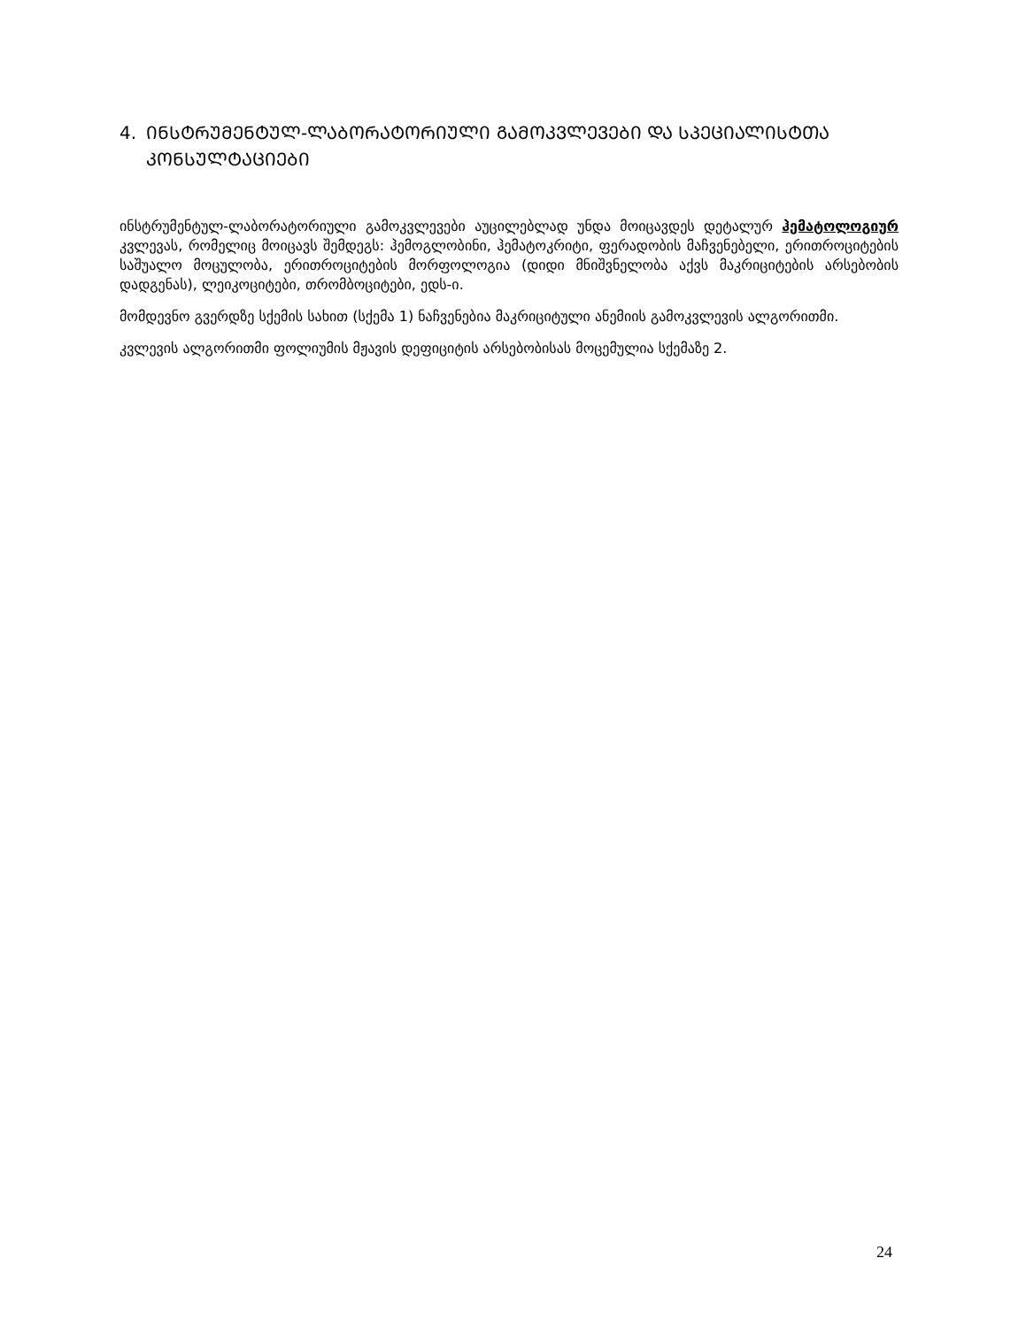4. ᲘᲜᲡᲢᲠᲣᲛᲔᲜᲢᲣᲚ-ᲚᲐᲑᲝᲠᲐᲢᲝᲠᲘᲣᲚᲘ ᲒᲐᲛᲝᲙᲕᲚᲔᲕᲔᲑᲘ ᲓᲐ ᲡᲞᲔᲪᲘᲐᲚᲘᲡᲢᲗᲐ ᲙᲝᲜᲡᲣᲚᲢᲐᲪᲘᲔᲑᲘ
ინსტრუმენტულ-ლაბორატორიული გამოკვლევები აუცილებლად უნდა მოიცავდეს დეტალურ ჰემატოლოგიურ კვლევას, რომელიც მოიცავს შემდეგს: ჰემოგლობინი, ჰემატოკრიტი, ფერადობის მაჩვენებელი, ერითროციტების საშუალო მოცულობა, ერითროციტების მორფოლოგია (დიდი მნიშვნელობა აქვს მაკრიციტების არსებობის დადგენას), ლეიკოციტები, თრომბოციტები, ედს-ი.
მომდევნო გვერდზე სქემის სახით (სქემა 1) ნაჩვენებია მაკრიციტული ანემიის გამოკვლევის ალგორითმი.
კვლევის ალგორითმი ფოლიუმის მჟავის დეფიციტის არსებობისას მოცემულია სქემაზე 2.
24